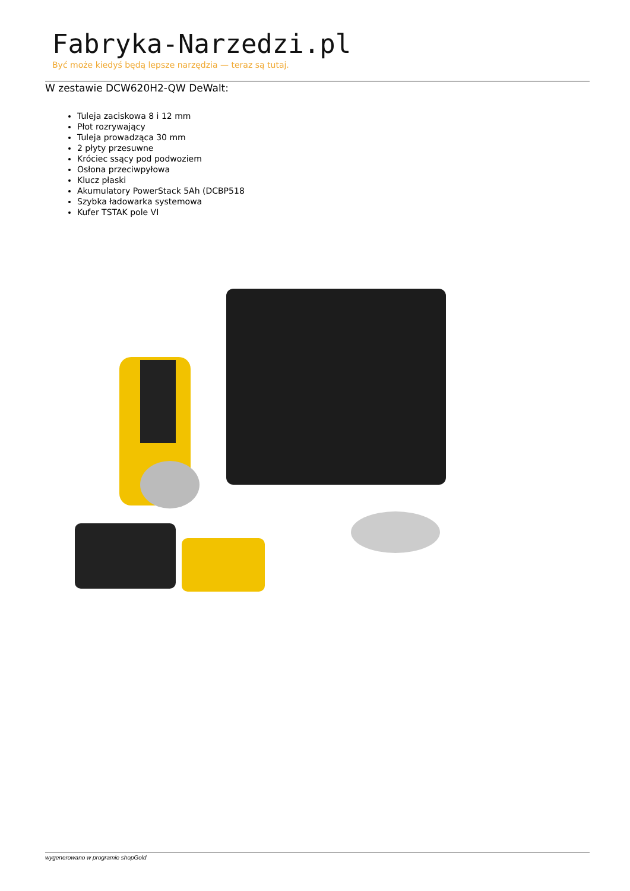Fabryka-Narzedzi.pl
Być może kiedyś będą lepsze narzędzia — teraz są tutaj.
W zestawie DCW620H2-QW DeWalt:
Tuleja zaciskowa 8 i 12 mm
Płot rozrywający
Tuleja prowadząca 30 mm
2 płyty przesuwne
Króciec ssący pod podwoziem
Osłona przeciwpyłowa
Klucz płaski
Akumulatory PowerStack 5Ah (DCBP518
Szybka ładowarka systemowa
Kufer TSTAK pole VI
wygenerowano w programie shopGold